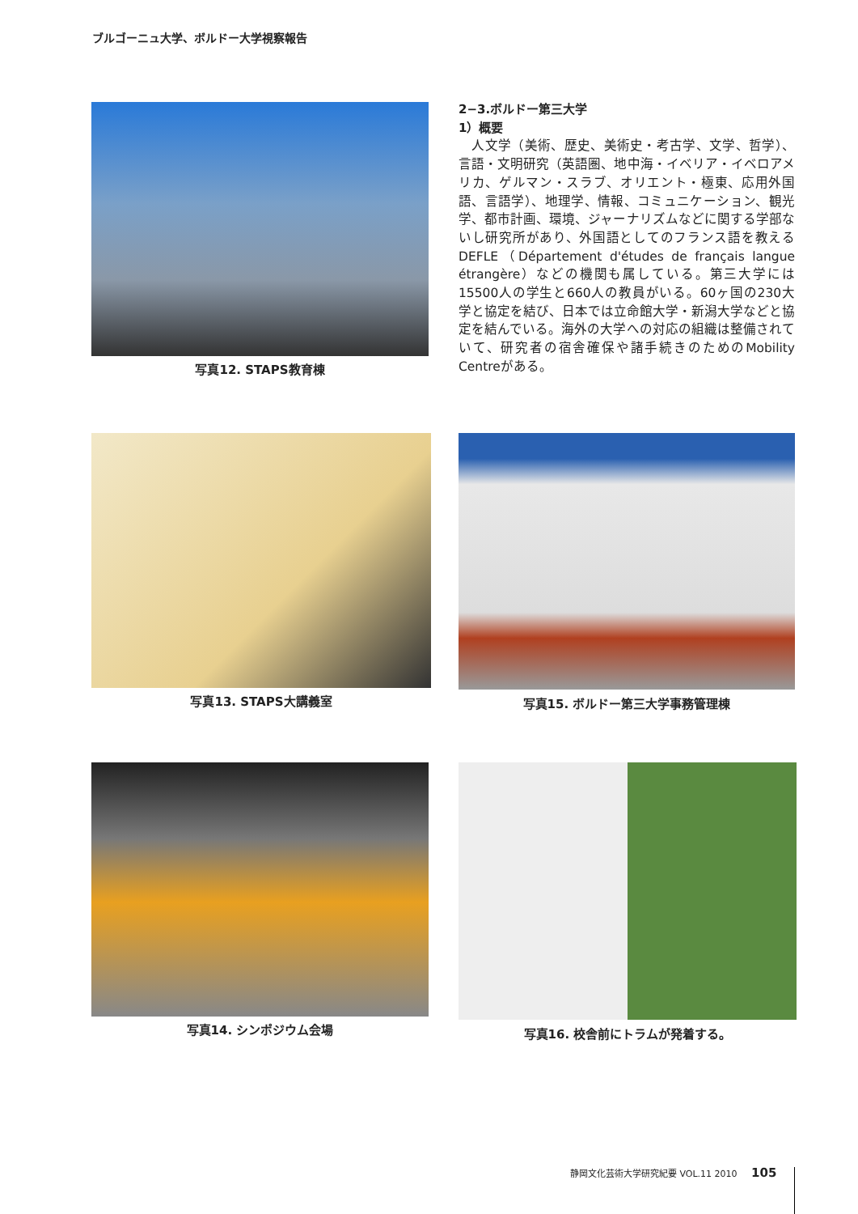ブルゴーニュ大学、ボルドー大学視察報告
写真12. STAPS教育棟
2−3.ボルドー第三大学
1）概要
　人文学（美術、歴史、美術史・考古学、文学、哲学）、言語・文明研究（英語圏、地中海・イベリア・イベロアメリカ、ゲルマン・スラブ、オリエント・極東、応用外国語、言語学）、地理学、情報、コミュニケーション、観光学、都市計画、環境、ジャーナリズムなどに関する学部ないし研究所があり、外国語としてのフランス語を教えるDEFLE（Département d'études de français langue étrangère）などの機関も属している。第三大学には15500人の学生と660人の教員がいる。60ヶ国の230大学と協定を結び、日本では立命館大学・新潟大学などと協定を結んでいる。海外の大学への対応の組織は整備されていて、研究者の宿舎確保や諸手続きのためのMobility Centreがある。
写真13. STAPS大講義室 写真15. ボルドー第三大学事務管理棟
写真14. シンポジウム会場 写真16. 校舎前にトラムが発着する。
静岡文化芸術大学研究紀要 VOL.11 2010 105